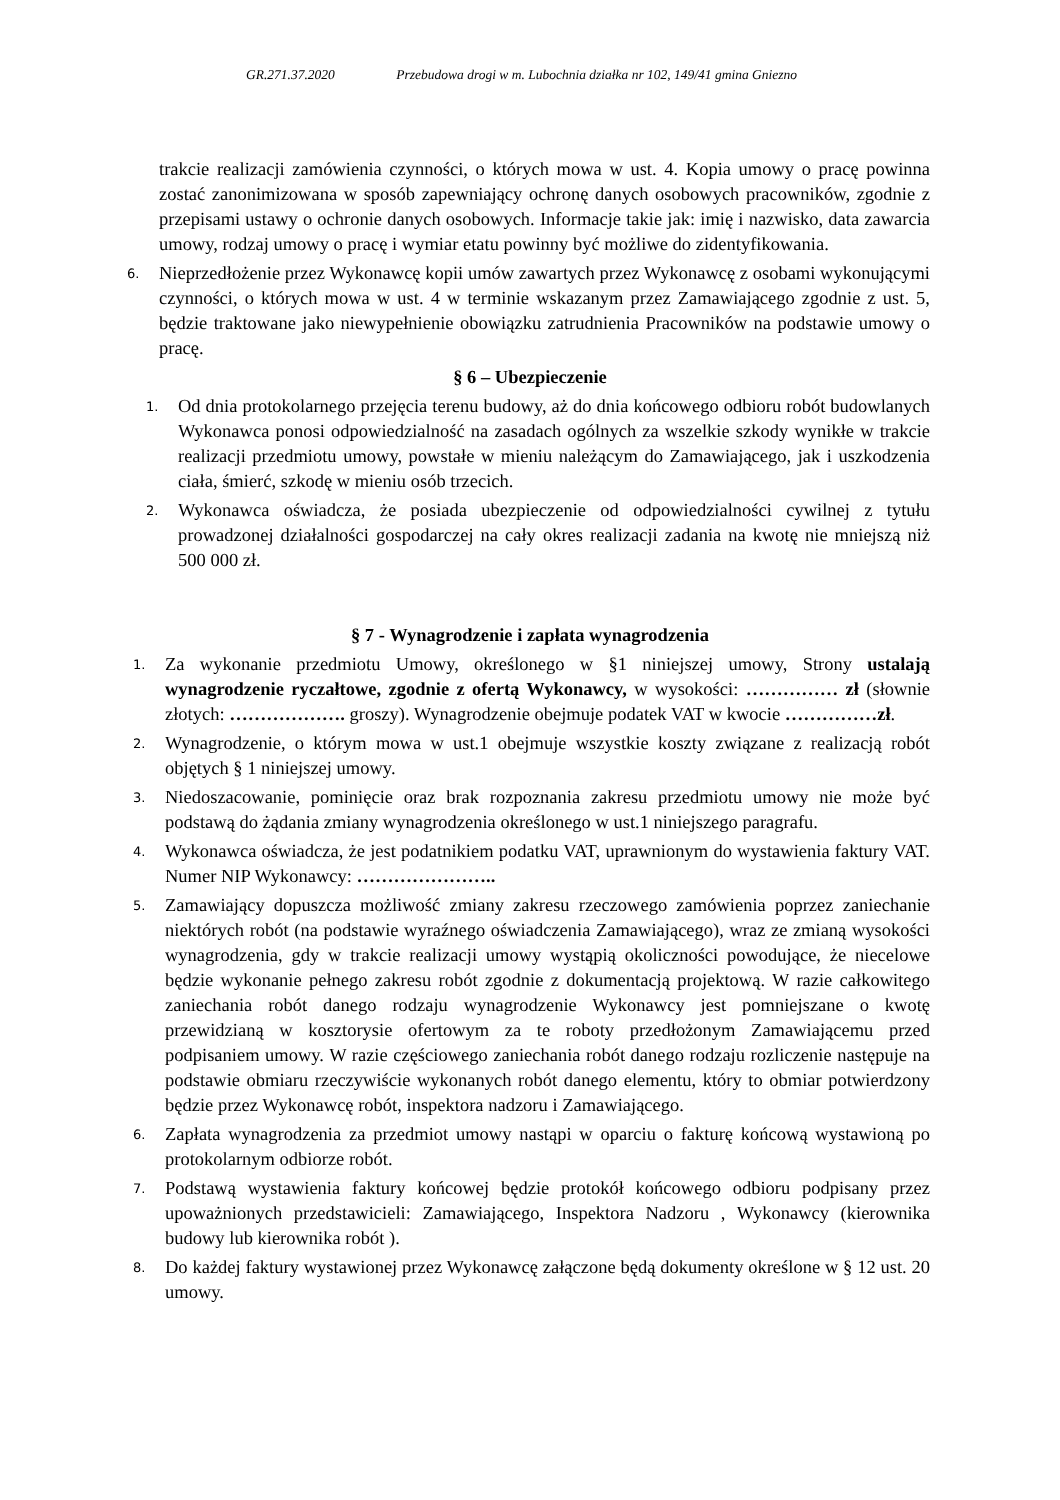GR.271.37.2020 Przebudowa drogi w m. Lubochnia działka nr 102, 149/41 gmina Gniezno
trakcie realizacji zamówienia czynności, o których mowa w ust. 4. Kopia umowy o pracę powinna zostać zanonimizowana w sposób zapewniający ochronę danych osobowych pracowników, zgodnie z przepisami ustawy o ochronie danych osobowych. Informacje takie jak: imię i nazwisko, data zawarcia umowy, rodzaj umowy o pracę i wymiar etatu powinny być możliwe do zidentyfikowania.
6. Nieprzedłożenie przez Wykonawcę kopii umów zawartych przez Wykonawcę z osobami wykonującymi czynności, o których mowa w ust. 4 w terminie wskazanym przez Zamawiającego zgodnie z ust. 5, będzie traktowane jako niewypełnienie obowiązku zatrudnienia Pracowników na podstawie umowy o pracę.
§ 6 – Ubezpieczenie
1. Od dnia protokolarnego przejęcia terenu budowy, aż do dnia końcowego odbioru robót budowlanych Wykonawca ponosi odpowiedzialność na zasadach ogólnych za wszelkie szkody wynikłe w trakcie realizacji przedmiotu umowy, powstałe w mieniu należącym do Zamawiającego, jak i uszkodzenia ciała, śmierć, szkodę w mieniu osób trzecich.
2. Wykonawca oświadcza, że posiada ubezpieczenie od odpowiedzialności cywilnej z tytułu prowadzonej działalności gospodarczej na cały okres realizacji zadania na kwotę nie mniejszą niż 500 000 zł.
§ 7 - Wynagrodzenie i zapłata wynagrodzenia
1. Za wykonanie przedmiotu Umowy, określonego w §1 niniejszej umowy, Strony ustalają wynagrodzenie ryczałtowe, zgodnie z ofertą Wykonawcy, w wysokości: …………… zł (słownie złotych: ………………. groszy). Wynagrodzenie obejmuje podatek VAT w kwocie ……………zł.
2. Wynagrodzenie, o którym mowa w ust.1 obejmuje wszystkie koszty związane z realizacją robót objętych § 1 niniejszej umowy.
3. Niedoszacowanie, pominięcie oraz brak rozpoznania zakresu przedmiotu umowy nie może być podstawą do żądania zmiany wynagrodzenia określonego w ust.1 niniejszego paragrafu.
4. Wykonawca oświadcza, że jest podatnikiem podatku VAT, uprawnionym do wystawienia faktury VAT. Numer NIP Wykonawcy: …………………..
5. Zamawiający dopuszcza możliwość zmiany zakresu rzeczowego zamówienia poprzez zaniechanie niektórych robót (na podstawie wyraźnego oświadczenia Zamawiającego), wraz ze zmianą wysokości wynagrodzenia, gdy w trakcie realizacji umowy wystąpią okoliczności powodujące, że niecelowe będzie wykonanie pełnego zakresu robót zgodnie z dokumentacją projektową. W razie całkowitego zaniechania robót danego rodzaju wynagrodzenie Wykonawcy jest pomniejszane o kwotę przewidzianą w kosztorysie ofertowym za te roboty przedłożonym Zamawiającemu przed podpisaniem umowy. W razie częściowego zaniechania robót danego rodzaju rozliczenie następuje na podstawie obmiaru rzeczywiście wykonanych robót danego elementu, który to obmiar potwierdzony będzie przez Wykonawcę robót, inspektora nadzoru i Zamawiającego.
6. Zapłata wynagrodzenia za przedmiot umowy nastąpi w oparciu o fakturę końcową wystawioną po protokolarnym odbiorze robót.
7. Podstawą wystawienia faktury końcowej będzie protokół końcowego odbioru podpisany przez upoważnionych przedstawicieli: Zamawiającego, Inspektora Nadzoru , Wykonawcy (kierownika budowy lub kierownika robót ).
8. Do każdej faktury wystawionej przez Wykonawcę załączone będą dokumenty określone w § 12 ust. 20 umowy.